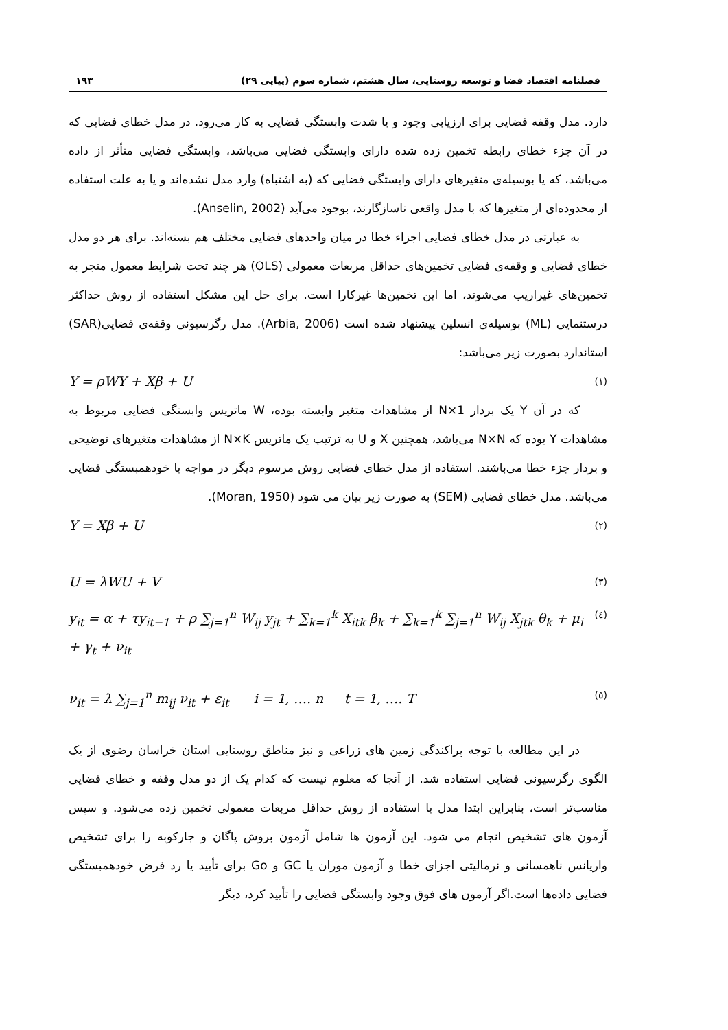فصلنامه اقتصاد فضا و توسعه روستایی، سال هشتم، شماره سوم (پیاپی ۲۹) ۱۹۳
دارد. مدل وقفه فضایی برای ارزیابی وجود و یا شدت وابستگی فضایی به کار می‌رود. در مدل خطای فضایی که در آن جزء خطای رابطه تخمین زده شده دارای وابستگی فضایی می‌باشد، وابستگی فضایی متأثر از داده می‌باشد، که یا بوسیله‌ی متغیرهای دارای وابستگی فضایی که (به اشتباه) وارد مدل نشده‌اند و یا به علت استفاده از محدوده‌ای از متغیرها که با مدل واقعی ناسازگارند، بوجود می‌آید (Anselin, 2002).
به عبارتی در مدل خطای فضایی اجزاء خطا در میان واحدهای فضایی مختلف هم بسته‌اند. برای هر دو مدل خطای فضایی و وقفه‌ی فضایی تخمین‌های حداقل مربعات معمولی (OLS) هر چند تحت شرایط معمول منجر به تخمین‌های غیراریب می‌شوند، اما این تخمین‌ها غیرکارا است. برای حل این مشکل استفاده از روش حداکثر درستنمایی (ML) بوسیله‌ی انسلین پیشنهاد شده است (Arbia, 2006). مدل رگرسیونی وقفه‌ی فضایی(SAR) استاندارد بصورت زیر می‌باشد:
Y = ρWY + Xβ + U (۱)
که در آن Y یک بردار N×1 از مشاهدات متغیر وابسته بوده، W ماتریس وابستگی فضایی مربوط به مشاهدات Y بوده که N×N می‌باشد، همچنین X و U به ترتیب یک ماتریس N×K از مشاهدات متغیرهای توضیحی و بردار جزء خطا می‌باشند. استفاده از مدل خطای فضایی روش مرسوم دیگر در مواجه با خودهمبستگی فضایی می‌باشد. مدل خطای فضایی (SEM) به صورت زیر بیان می شود (Moran, 1950).
Y = Xβ + U (۲)
U = λWU + V (۳)
y<sub>it</sub> = α + τy<sub>it−1</sub> + ρ ∑<sub>j=1</sub><sup>n</sup> W<sub>ij</sub> y<sub>jt</sub> + ∑<sub>k=1</sub><sup>k</sup> X<sub>itk</sub> β<sub>k</sub> + ∑<sub>k=1</sub><sup>k</sup> ∑<sub>j=1</sub><sup>n</sup> W<sub>ij</sub> X<sub>jtk</sub> θ<sub>k</sub> + μ<sub>i</sub> + γ<sub>t</sub> + ν<sub>it</sub> (٤)
ν<sub>it</sub> = λ ∑<sub>j=1</sub><sup>n</sup> m<sub>ij</sub> ν<sub>it</sub> + ε<sub>it</sub> i = 1, …. n t = 1, …. T (٥)
در این مطالعه با توجه پراکندگی زمین های زراعی و نیز مناطق روستایی استان خراسان رضوی از یک الگوی رگرسیونی فضایی استفاده شد. از آنجا که معلوم نیست که کدام یک از دو مدل وقفه و خطای فضایی مناسب‌تر است، بنابراین ابتدا مدل با استفاده از روش حداقل مربعات معمولی تخمین زده می‌شود. و سپس آزمون های تشخیص انجام می شود. این آزمون ها شامل آزمون بروش پاگان و جارکوبه را برای تشخیص واریانس ناهمسانی و نرمالیتی اجزای خطا و آزمون موران یا GC و Go برای تأیید یا رد فرض خودهمبستگی فضایی داده‌ها است.اگر آزمون های فوق وجود وابستگی فضایی را تأیید کرد، دیگر